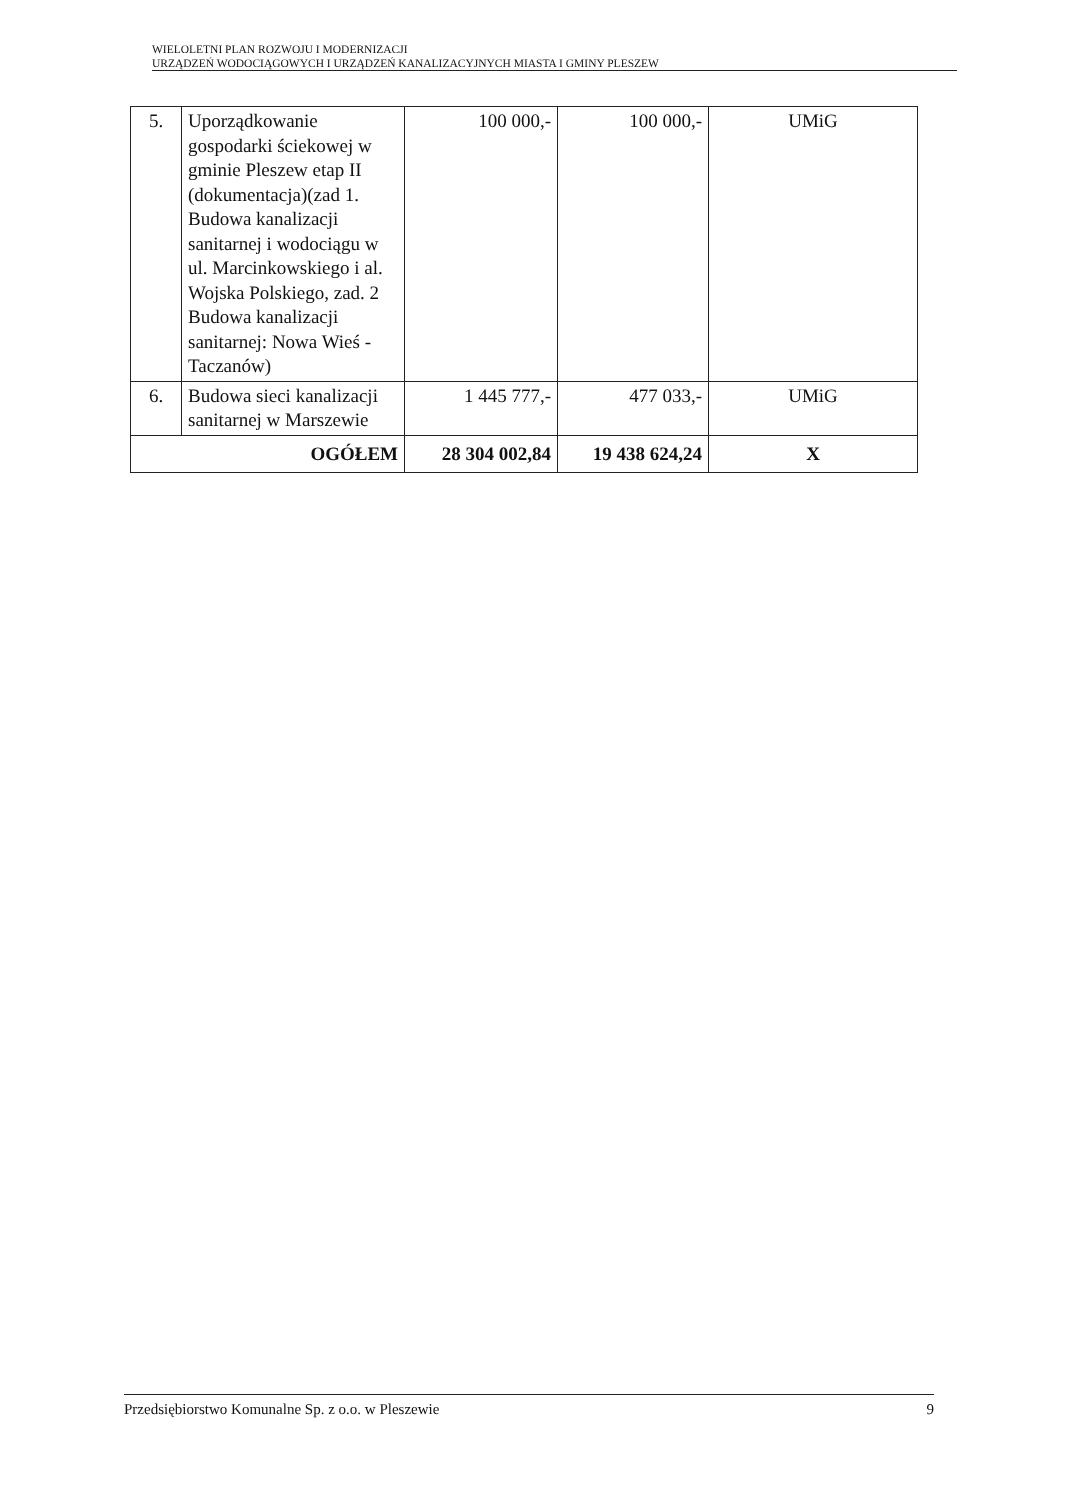WIELOLETNI PLAN ROZWOJU I MODERNIZACJI
URZĄDZEŃ WODOCIĄGOWYCH I URZĄDZEŃ KANALIZACYJNYCH MIASTA I GMINY PLESZEW
| 5. | Uporządkowanie gospodarki ściekowej w gminie Pleszew etap II (dokumentacja)(zad 1. Budowa kanalizacji sanitarnej i wodociągu w ul. Marcinkowskiego i al. Wojska Polskiego, zad. 2 Budowa kanalizacji sanitarnej: Nowa Wieś - Taczanów) | 100 000,- | 100 000,- | UMiG |
| 6. | Budowa sieci kanalizacji sanitarnej w Marszewie | 1 445 777,- | 477 033,- | UMiG |
| OGÓŁEM | | 28 304 002,84 | 19 438 624,24 | X |
Przedsiębiorstwo Komunalne Sp. z o.o. w Pleszewie 9